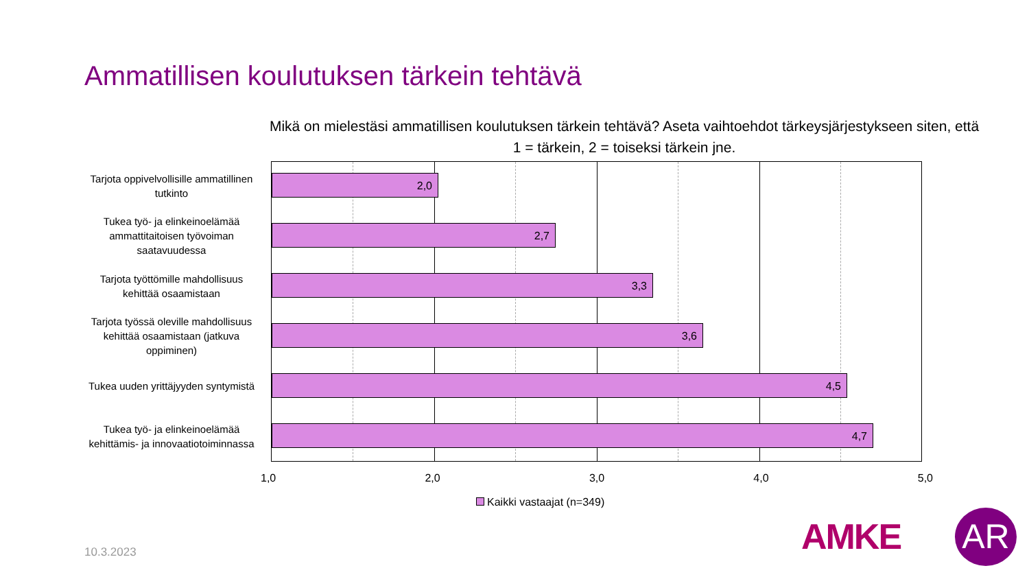Ammatillisen koulutuksen tärkein tehtävä
Mikä on mielestäsi ammatillisen koulutuksen tärkein tehtävä? Aseta vaihtoehdot tärkeysjärjestykseen siten, että 1 = tärkein, 2 = toiseksi tärkein jne.
Tarjota oppivelvollisille ammatillinen tutkinto
2,0
Tukea työ- ja elinkeinoelämää ammattitaitoisen työvoiman saatavuudessa
2,7
Tarjota työttömille mahdollisuus kehittää osaamistaan
3,3
Tarjota työssä oleville mahdollisuus kehittää osaamistaan (jatkuva oppiminen)
3,6
Tukea uuden yrittäjyyden syntymistä
4,5
Tukea työ- ja elinkeinoelämää kehittämis- ja innovaatiotoiminnassa
4,7
1,0 2,0 3,0 4,0 5,0
Kaikki vastaajat (n=349)
10.3.2023 AMKE AR